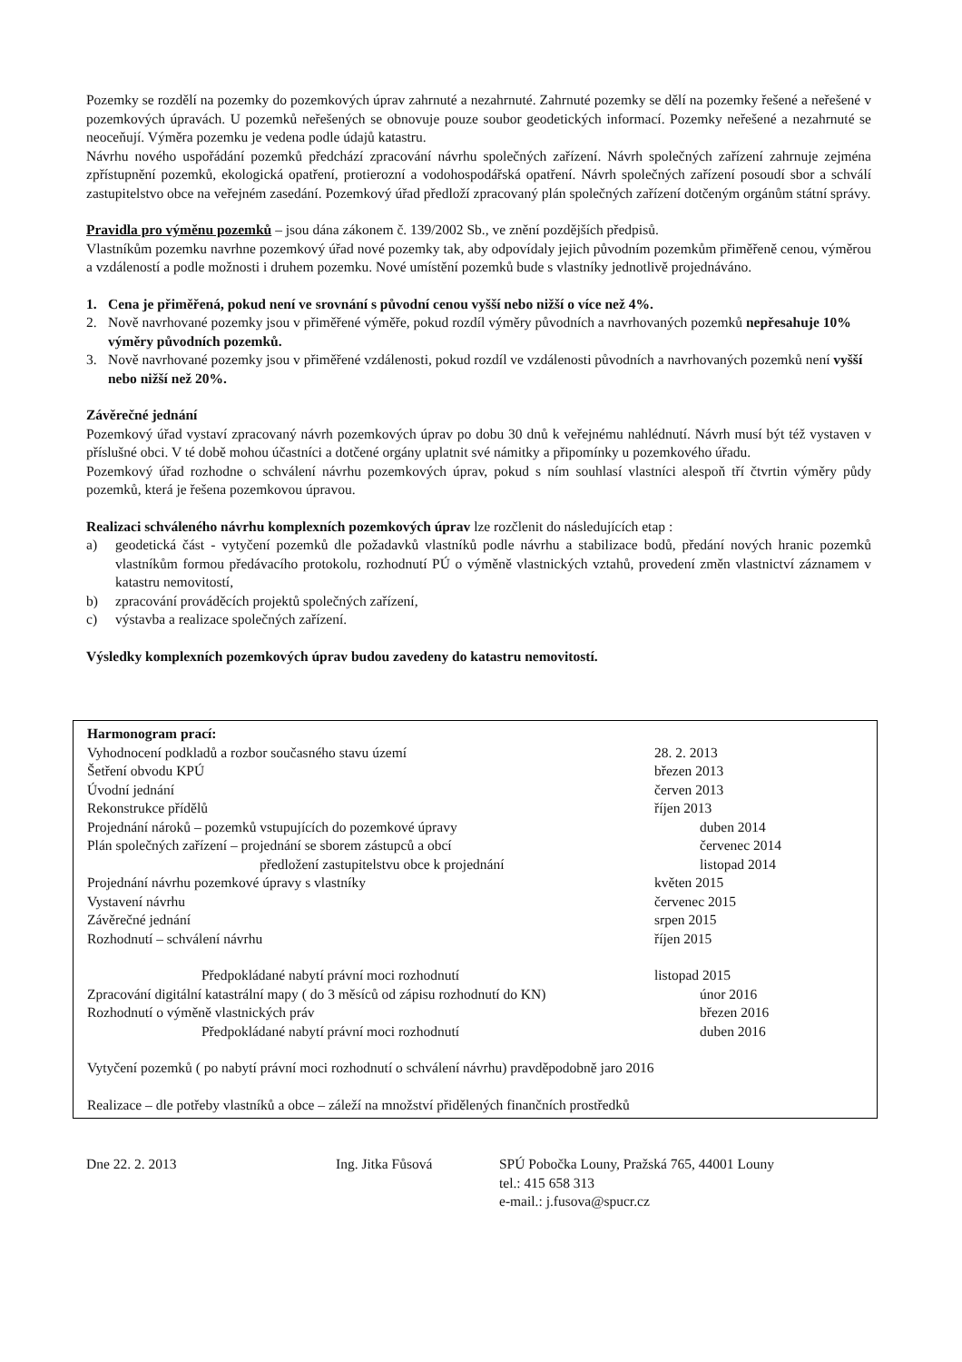Pozemky se rozdělí na pozemky do pozemkových úprav zahrnuté a nezahrnuté. Zahrnuté pozemky se dělí na pozemky řešené a neřešené v pozemkových úpravách. U pozemků neřešených se obnovuje pouze soubor geodetických informací. Pozemky neřešené a nezahrnuté se neoceňují. Výměra pozemku je vedena podle údajů katastru.
Návrhu nového uspořádání pozemků předchází zpracování návrhu společných zařízení. Návrh společných zařízení zahrnuje zejména zpřístupnění pozemků, ekologická opatření, protierozní a vodohospodářská opatření. Návrh společných zařízení posoudí sbor a schválí zastupitelstvo obce na veřejném zasedání. Pozemkový úřad předloží zpracovaný plán společných zařízení dotčeným orgánům státní správy.
Pravidla pro výměnu pozemků – jsou dána zákonem č. 139/2002 Sb., ve znění pozdějších předpisů.
Vlastníkům pozemku navrhne pozemkový úřad nové pozemky tak, aby odpovídaly jejich původním pozemkům přiměřeně cenou, výměrou a vzdáleností a podle možnosti i druhem pozemku. Nové umístění pozemků bude s vlastníky jednotlivě projednáváno.
1. Cena je přiměřená, pokud není ve srovnání s původní cenou vyšší nebo nižší o více než 4%.
2. Nově navrhované pozemky jsou v přiměřené výměře, pokud rozdíl výměry původních a navrhovaných pozemků nepřesahuje 10% výměry původních pozemků.
3. Nově navrhované pozemky jsou v přiměřené vzdálenosti, pokud rozdíl ve vzdálenosti původních a navrhovaných pozemků není vyšší nebo nižší než 20%.
Závěrečné jednání
Pozemkový úřad vystaví zpracovaný návrh pozemkových úprav po dobu 30 dnů k veřejnému nahlédnutí. Návrh musí být též vystaven v příslušné obci. V té době mohou účastníci a dotčené orgány uplatnit své námitky a připomínky u pozemkového úřadu.
Pozemkový úřad rozhodne o schválení návrhu pozemkových úprav, pokud s ním souhlasí vlastníci alespoň tří čtvrtin výměry půdy pozemků, která je řešena pozemkovou úpravou.
Realizaci schváleného návrhu komplexních pozemkových úprav lze rozčlenit do následujících etap :
a) geodetická část - vytyčení pozemků dle požadavků vlastníků podle návrhu a stabilizace bodů, předání nových hranic pozemků vlastníkům formou předávacího protokolu, rozhodnutí PÚ o výměně vlastnických vztahů, provedení změn vlastnictví záznamem v katastru nemovitostí,
b) zpracování prováděcích projektů společných zařízení,
c) výstavba a realizace společných zařízení.
Výsledky komplexních pozemkových úprav budou zavedeny do katastru nemovitostí.
| Harmonogram prací: | |
| Vyhodnocení podkladů a rozbor současného stavu území | 28. 2. 2013 |
| Šetření obvodu KPÚ | březen 2013 |
| Úvodní jednání | červen 2013 |
| Rekonstrukce přídělů | říjen 2013 |
| Projednání nároků – pozemků vstupujících do pozemkové úpravy | duben 2014 |
| Plán společných zařízení – projednání se sborem zástupců a obcí | červenec 2014 |
| předložení zastupitelstvu obce k projednání | listopad 2014 |
| Projednání návrhu pozemkové úpravy s vlastníky | květen 2015 |
| Vystavení návrhu | červenec 2015 |
| Závěrečné jednání | srpen 2015 |
| Rozhodnutí – schválení návrhu | říjen 2015 |
| Předpokládané nabytí právní moci rozhodnutí | listopad 2015 |
| Zpracování digitální katastrální mapy ( do 3 měsíců od zápisu rozhodnutí do KN) | únor 2016 |
| Rozhodnutí o výměně vlastnických práv | březen 2016 |
| Předpokládané nabytí právní moci rozhodnutí | duben 2016 |
| Vytyčení pozemků ( po nabytí právní moci rozhodnutí o schválení návrhu) pravděpodobně jaro 2016 | |
| Realizace – dle potřeby vlastníků a obce – záleží na množství přidělených finančních prostředků | |
Dne 22. 2. 2013 Ing. Jitka Fůsová SPÚ Pobočka Louny, Pražská 765, 44001 Louny
tel.: 415 658 313
e-mail.: j.fusova@spucr.cz